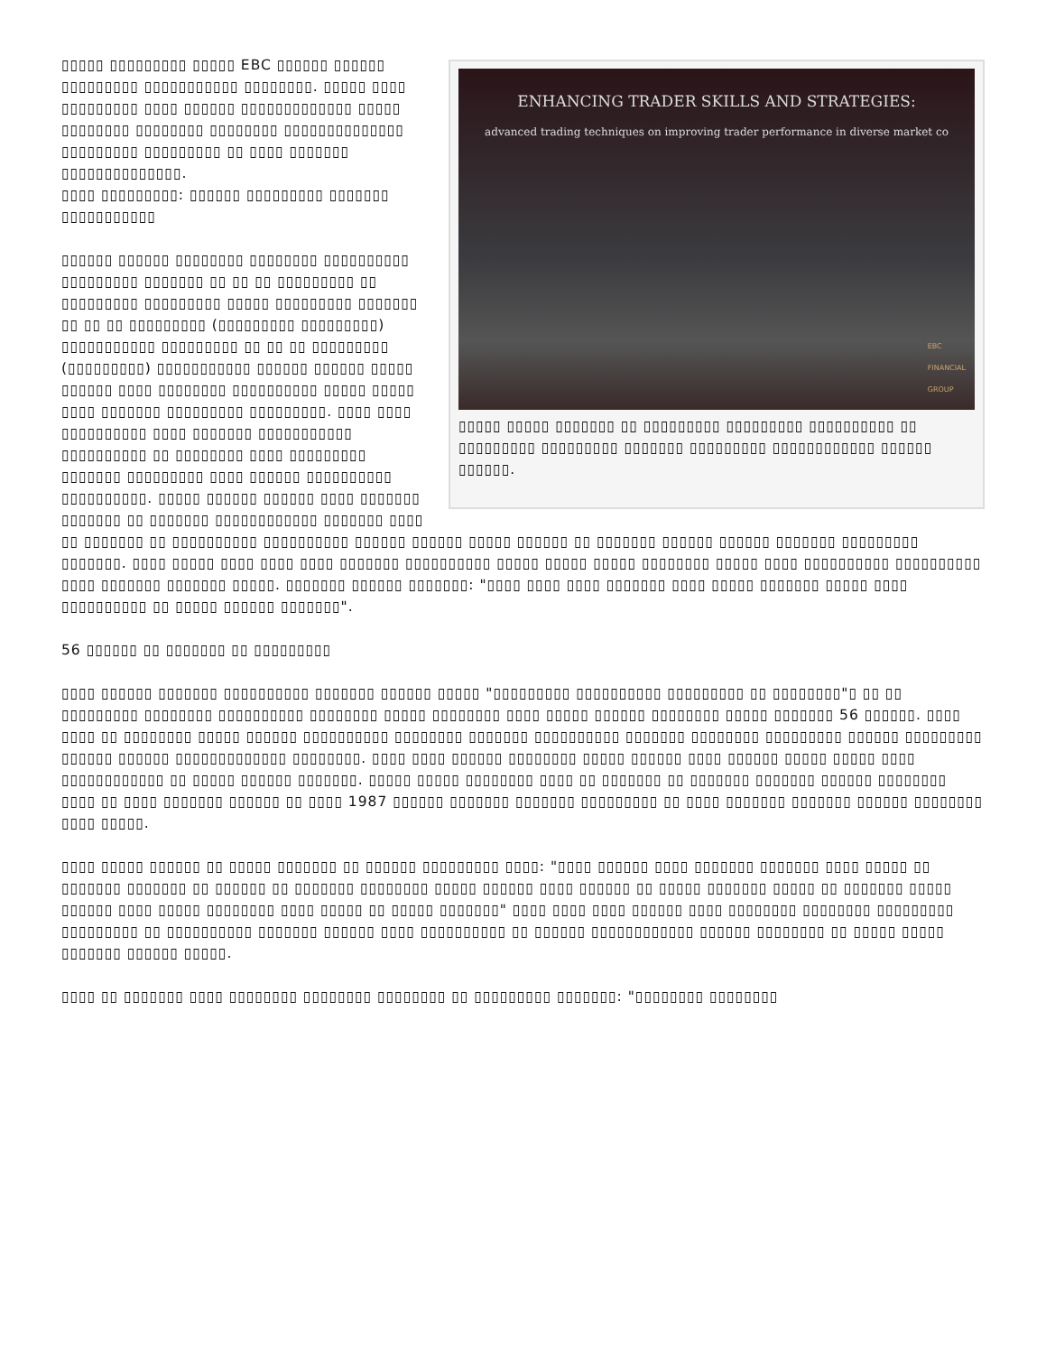ENHANCING TRADER SKILLS AND STRATEGIES:
advanced trading techniques on improving trader performance in diverse market co
EBC
FINANCIAL
GROUP
▯▯▯▯▯ ▯▯▯▯▯ ▯▯▯▯▯▯▯ ▯▯ ▯▯▯▯▯▯▯▯▯ ▯▯▯▯▯▯▯▯▯ ▯▯▯▯▯▯▯▯▯▯ ▯▯ ▯▯▯▯▯▯▯▯▯ ▯▯▯▯▯▯▯▯▯ ▯▯▯▯▯▯▯ ▯▯▯▯▯▯▯▯▯ ▯▯▯▯▯▯▯▯▯▯▯▯ ▯▯▯▯▯▯ ▯▯▯▯▯▯.
▯▯▯▯▯ ▯▯▯▯▯▯▯▯▯ ▯▯▯▯▯ EBC ▯▯▯▯▯▯ ▯▯▯▯▯▯ ▯▯▯▯▯▯▯▯▯ ▯▯▯▯▯▯▯▯▯▯▯ ▯▯▯▯▯▯▯▯. ▯▯▯▯▯ ▯▯▯▯ ▯▯▯▯▯▯▯▯▯ ▯▯▯▯ ▯▯▯▯▯▯ ▯▯▯▯▯▯▯▯▯▯▯▯▯ ▯▯▯▯▯ ▯▯▯▯▯▯▯▯ ▯▯▯▯▯▯▯▯ ▯▯▯▯▯▯▯▯ ▯▯▯▯▯▯▯▯▯▯▯▯▯▯ ▯▯▯▯▯▯▯▯▯ ▯▯▯▯▯▯▯▯▯ ▯▯ ▯▯▯▯ ▯▯▯▯▯▯▯ ▯▯▯▯▯▯▯▯▯▯▯▯▯▯.
▯▯▯▯ ▯▯▯▯▯▯▯▯▯: ▯▯▯▯▯▯ ▯▯▯▯▯▯▯▯▯ ▯▯▯▯▯▯▯ ▯▯▯▯▯▯▯▯▯▯▯
▯▯▯▯▯▯ ▯▯▯▯▯▯ ▯▯▯▯▯▯▯▯ ▯▯▯▯▯▯▯▯ ▯▯▯▯▯▯▯▯▯▯ ▯▯▯▯▯▯▯▯▯ ▯▯▯▯▯▯▯ ▯▯ ▯▯ ▯▯ ▯▯▯▯▯▯▯▯▯ ▯▯ ▯▯▯▯▯▯▯▯▯ ▯▯▯▯▯▯▯▯▯ ▯▯▯▯▯ ▯▯▯▯▯▯▯▯▯ ▯▯▯▯▯▯▯ ▯▯ ▯▯ ▯▯ ▯▯▯▯▯▯▯▯▯ (▯▯▯▯▯▯▯▯▯ ▯▯▯▯▯▯▯▯▯) ▯▯▯▯▯▯▯▯▯▯▯ ▯▯▯▯▯▯▯▯▯ ▯▯ ▯▯ ▯▯ ▯▯▯▯▯▯▯▯▯ (▯▯▯▯▯▯▯▯▯) ▯▯▯▯▯▯▯▯▯▯▯ ▯▯▯▯▯▯ ▯▯▯▯▯▯ ▯▯▯▯▯ ▯▯▯▯▯▯ ▯▯▯▯ ▯▯▯▯▯▯▯▯ ▯▯▯▯▯▯▯▯▯▯ ▯▯▯▯▯ ▯▯▯▯▯ ▯▯▯▯ ▯▯▯▯▯▯▯ ▯▯▯▯▯▯▯▯▯ ▯▯▯▯▯▯▯▯▯. ▯▯▯▯ ▯▯▯▯ ▯▯▯▯▯▯▯▯▯▯ ▯▯▯▯ ▯▯▯▯▯▯▯ ▯▯▯▯▯▯▯▯▯▯▯ ▯▯▯▯▯▯▯▯▯▯ ▯▯ ▯▯▯▯▯▯▯▯ ▯▯▯▯ ▯▯▯▯▯▯▯▯▯ ▯▯▯▯▯▯▯ ▯▯▯▯▯▯▯▯▯ ▯▯▯▯ ▯▯▯▯▯▯ ▯▯▯▯▯▯▯▯▯▯ ▯▯▯▯▯▯▯▯▯▯. ▯▯▯▯▯ ▯▯▯▯▯▯ ▯▯▯▯▯▯ ▯▯▯▯ ▯▯▯▯▯▯▯ ▯▯▯▯▯▯▯ ▯▯ ▯▯▯▯▯▯▯ ▯▯▯▯▯▯▯▯▯▯▯▯ ▯▯▯▯▯▯▯ ▯▯▯▯ ▯▯ ▯▯▯▯▯▯▯ ▯▯ ▯▯▯▯▯▯▯▯▯▯ ▯▯▯▯▯▯▯▯▯▯ ▯▯▯▯▯▯ ▯▯▯▯▯▯ ▯▯▯▯▯ ▯▯▯▯▯▯ ▯▯ ▯▯▯▯▯▯▯ ▯▯▯▯▯▯ ▯▯▯▯▯▯ ▯▯▯▯▯▯▯ ▯▯▯▯▯▯▯▯▯ ▯▯▯▯▯▯▯. ▯▯▯▯ ▯▯▯▯▯ ▯▯▯▯ ▯▯▯▯ ▯▯▯▯ ▯▯▯▯▯▯▯ ▯▯▯▯▯▯▯▯▯▯ ▯▯▯▯▯ ▯▯▯▯▯ ▯▯▯▯▯ ▯▯▯▯▯▯▯▯ ▯▯▯▯▯ ▯▯▯▯ ▯▯▯▯▯▯▯▯▯▯ ▯▯▯▯▯▯▯▯▯▯ ▯▯▯▯ ▯▯▯▯▯▯▯ ▯▯▯▯▯▯▯ ▯▯▯▯▯. ▯▯▯▯▯▯▯ ▯▯▯▯▯▯ ▯▯▯▯▯▯▯: "▯▯▯▯ ▯▯▯▯ ▯▯▯▯ ▯▯▯▯▯▯▯ ▯▯▯▯ ▯▯▯▯▯ ▯▯▯▯▯▯▯ ▯▯▯▯▯ ▯▯▯▯ ▯▯▯▯▯▯▯▯▯▯ ▯▯ ▯▯▯▯▯ ▯▯▯▯▯▯ ▯▯▯▯▯▯▯".
56 ▯▯▯▯▯▯ ▯▯ ▯▯▯▯▯▯▯ ▯▯ ▯▯▯▯▯▯▯▯▯
▯▯▯▯ ▯▯▯▯▯▯ ▯▯▯▯▯▯▯ ▯▯▯▯▯▯▯▯▯▯ ▯▯▯▯▯▯▯ ▯▯▯▯▯▯ ▯▯▯▯▯ "▯▯▯▯▯▯▯▯▯ ▯▯▯▯▯▯▯▯▯▯ ▯▯▯▯▯▯▯▯▯ ▯▯ ▯▯▯▯▯▯▯▯"▯ ▯▯ ▯▯ ▯▯▯▯▯▯▯▯▯ ▯▯▯▯▯▯▯▯ ▯▯▯▯▯▯▯▯▯▯ ▯▯▯▯▯▯▯▯ ▯▯▯▯▯ ▯▯▯▯▯▯▯▯ ▯▯▯▯ ▯▯▯▯▯ ▯▯▯▯▯▯ ▯▯▯▯▯▯▯▯ ▯▯▯▯▯ ▯▯▯▯▯▯▯ 56 ▯▯▯▯▯▯. ▯▯▯▯ ▯▯▯▯ ▯▯ ▯▯▯▯▯▯▯▯ ▯▯▯▯▯ ▯▯▯▯▯▯ ▯▯▯▯▯▯▯▯▯▯ ▯▯▯▯▯▯▯▯ ▯▯▯▯▯▯▯ ▯▯▯▯▯▯▯▯▯▯ ▯▯▯▯▯▯▯ ▯▯▯▯▯▯▯▯ ▯▯▯▯▯▯▯▯▯ ▯▯▯▯▯▯ ▯▯▯▯▯▯▯▯▯ ▯▯▯▯▯▯ ▯▯▯▯▯▯ ▯▯▯▯▯▯▯▯▯▯▯▯▯ ▯▯▯▯▯▯▯▯. ▯▯▯▯ ▯▯▯▯ ▯▯▯▯▯▯ ▯▯▯▯▯▯▯▯ ▯▯▯▯▯ ▯▯▯▯▯▯ ▯▯▯▯ ▯▯▯▯▯▯ ▯▯▯▯▯ ▯▯▯▯▯ ▯▯▯▯ ▯▯▯▯▯▯▯▯▯▯▯▯ ▯▯ ▯▯▯▯▯ ▯▯▯▯▯▯ ▯▯▯▯▯▯▯. ▯▯▯▯▯ ▯▯▯▯▯ ▯▯▯▯▯▯▯▯ ▯▯▯▯ ▯▯ ▯▯▯▯▯▯▯ ▯▯ ▯▯▯▯▯▯▯ ▯▯▯▯▯▯▯ ▯▯▯▯▯▯ ▯▯▯▯▯▯▯▯ ▯▯▯▯ ▯▯ ▯▯▯▯ ▯▯▯▯▯▯▯ ▯▯▯▯▯▯ ▯▯ ▯▯▯▯ 1987 ▯▯▯▯▯▯ ▯▯▯▯▯▯▯ ▯▯▯▯▯▯▯ ▯▯▯▯▯▯▯▯▯ ▯▯ ▯▯▯▯ ▯▯▯▯▯▯▯ ▯▯▯▯▯▯▯ ▯▯▯▯▯▯ ▯▯▯▯▯▯▯▯ ▯▯▯▯ ▯▯▯▯▯.
▯▯▯▯ ▯▯▯▯▯ ▯▯▯▯▯▯ ▯▯ ▯▯▯▯▯ ▯▯▯▯▯▯▯ ▯▯ ▯▯▯▯▯▯ ▯▯▯▯▯▯▯▯▯ ▯▯▯▯: "▯▯▯▯ ▯▯▯▯▯▯ ▯▯▯▯ ▯▯▯▯▯▯▯ ▯▯▯▯▯▯▯ ▯▯▯▯ ▯▯▯▯▯ ▯▯ ▯▯▯▯▯▯▯ ▯▯▯▯▯▯▯ ▯▯ ▯▯▯▯▯▯ ▯▯ ▯▯▯▯▯▯▯ ▯▯▯▯▯▯▯▯ ▯▯▯▯▯ ▯▯▯▯▯▯ ▯▯▯▯ ▯▯▯▯▯▯ ▯▯ ▯▯▯▯▯ ▯▯▯▯▯▯▯ ▯▯▯▯▯ ▯▯ ▯▯▯▯▯▯▯ ▯▯▯▯▯ ▯▯▯▯▯▯ ▯▯▯▯ ▯▯▯▯▯ ▯▯▯▯▯▯▯▯ ▯▯▯▯ ▯▯▯▯▯ ▯▯ ▯▯▯▯▯ ▯▯▯▯▯▯▯" ▯▯▯▯ ▯▯▯▯ ▯▯▯▯ ▯▯▯▯▯▯ ▯▯▯▯ ▯▯▯▯▯▯▯▯ ▯▯▯▯▯▯▯▯ ▯▯▯▯▯▯▯▯▯ ▯▯▯▯▯▯▯▯▯ ▯▯ ▯▯▯▯▯▯▯▯▯▯ ▯▯▯▯▯▯▯ ▯▯▯▯▯▯ ▯▯▯▯ ▯▯▯▯▯▯▯▯▯▯ ▯▯ ▯▯▯▯▯▯ ▯▯▯▯▯▯▯▯▯▯▯▯ ▯▯▯▯▯▯ ▯▯▯▯▯▯▯▯ ▯▯ ▯▯▯▯▯ ▯▯▯▯▯ ▯▯▯▯▯▯▯ ▯▯▯▯▯▯ ▯▯▯▯▯.
▯▯▯▯ ▯▯ ▯▯▯▯▯▯▯ ▯▯▯▯ ▯▯▯▯▯▯▯▯ ▯▯▯▯▯▯▯▯ ▯▯▯▯▯▯▯▯ ▯▯ ▯▯▯▯▯▯▯▯▯ ▯▯▯▯▯▯▯: "▯▯▯▯▯▯▯▯ ▯▯▯▯▯▯▯▯